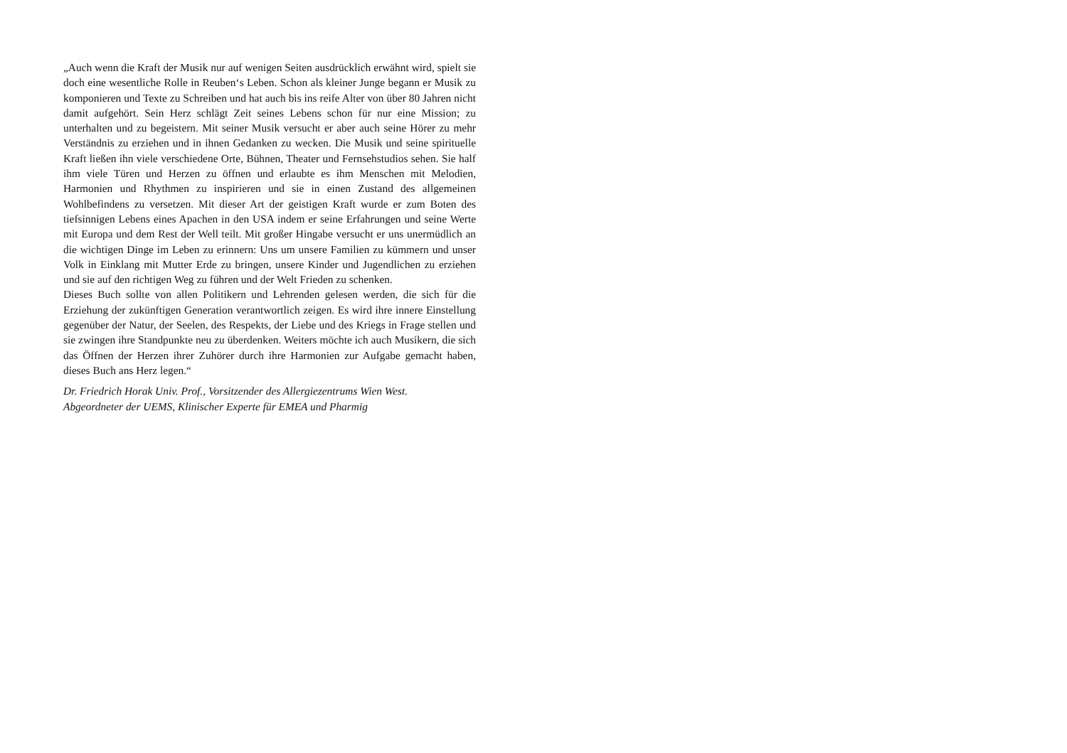„Auch wenn die Kraft der Musik nur auf wenigen Seiten ausdrücklich erwähnt wird, spielt sie doch eine wesentliche Rolle in Reuben‘s Leben. Schon als kleiner Junge begann er Musik zu komponieren und Texte zu Schreiben und hat auch bis ins reife Alter von über 80 Jahren nicht damit aufgehört. Sein Herz schlägt Zeit seines Lebens schon für nur eine Mission; zu unterhalten und zu begeistern. Mit seiner Musik versucht er aber auch seine Hörer zu mehr Verständnis zu erziehen und in ihnen Gedanken zu wecken. Die Musik und seine spirituelle Kraft ließen ihn viele verschiedene Orte, Bühnen, Theater und Fernsehstudios sehen. Sie half ihm viele Türen und Herzen zu öffnen und erlaubte es ihm Menschen mit Melodien, Harmonien und Rhythmen zu inspirieren und sie in einen Zustand des allgemeinen Wohlbefindens zu versetzen. Mit dieser Art der geistigen Kraft wurde er zum Boten des tiefsinnigen Lebens eines Apachen in den USA indem er seine Erfahrungen und seine Werte mit Europa und dem Rest der Well teilt. Mit großer Hingabe versucht er uns unermüdlich an die wichtigen Dinge im Leben zu erinnern: Uns um unsere Familien zu kümmern und unser Volk in Einklang mit Mutter Erde zu bringen, unsere Kinder und Jugendlichen zu erziehen und sie auf den richtigen Weg zu führen und der Welt Frieden zu schenken.
Dieses Buch sollte von allen Politikern und Lehrenden gelesen werden, die sich für die Erziehung der zukünftigen Generation verantwortlich zeigen. Es wird ihre innere Einstellung gegenüber der Natur, der Seelen, des Respekts, der Liebe und des Kriegs in Frage stellen und sie zwingen ihre Standpunkte neu zu überdenken. Weiters möchte ich auch Musikern, die sich das Öffnen der Herzen ihrer Zuhörer durch ihre Harmonien zur Aufgabe gemacht haben, dieses Buch ans Herz legen.“
Dr. Friedrich Horak Univ. Prof., Vorsitzender des Allergiezentrums Wien West.
Abgeordneter der UEMS, Klinischer Experte für EMEA und Pharmig